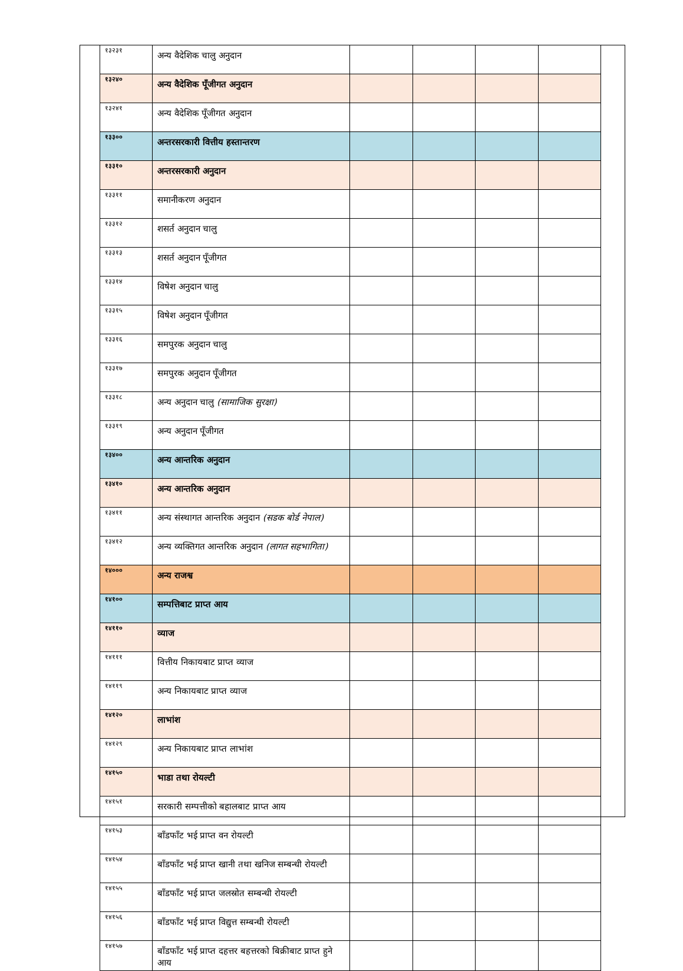| १३२३१ | अन्य वैदेशिक चालु अनुदान | | | | |
| १३२४० | अन्य वैदेशिक पूँजीगत अनुदान | | | | |
| १३२४१ | अन्य वैदेशिक पूँजीगत अनुदान | | | | |
| १३३०० | अन्तरसरकारी वित्तीय हस्तान्तरण | | | | |
| १३३१० | अन्तरसरकारी अनुदान | | | | |
| १३३११ | समानीकरण अनुदान | | | | |
| १३३१२ | शसर्त अनुदान चालु | | | | |
| १३३१३ | शसर्त अनुदान पूँजीगत | | | | |
| १३३१४ | विषेश अनुदान चालु | | | | |
| १३३१५ | विषेश अनुदान पूँजीगत | | | | |
| १३३१६ | समपुरक अनुदान चालु | | | | |
| १३३१७ | समपुरक अनुदान पूँजीगत | | | | |
| १३३१८ | अन्य अनुदान चालु (सामाजिक सुरक्षा) | | | | |
| १३३१९ | अन्य अनुदान पूँजीगत | | | | |
| १३४०० | अन्य आन्तरिक अनुदान | | | | |
| १३४१० | अन्य आन्तरिक अनुदान | | | | |
| १३४११ | अन्य संस्थागत आन्तरिक अनुदान (सडक बोर्ड नेपाल) | | | | |
| १३४१२ | अन्य व्यक्तिगत आन्तरिक अनुदान (लागत सहभागिता) | | | | |
| १४००० | अन्य राजश्व | | | | |
| १४१०० | सम्पत्तिबाट प्राप्त आय | | | | |
| १४११० | व्याज | | | | |
| १४१११ | वित्तीय निकायबाट प्राप्त व्याज | | | | |
| १४११९ | अन्य निकायबाट प्राप्त व्याज | | | | |
| १४१२० | लाभांश | | | | |
| १४१२९ | अन्य निकायबाट प्राप्त लाभांश | | | | |
| १४१५० | भाडा तथा रोयल्टी | | | | |
| १४१५१ | सरकारी सम्पत्तीको बहालबाट प्राप्त आय | | | | |
| १४१५३ | बाँडफाँट भई प्राप्त वन रोयल्टी | | | | |
| १४१५४ | बाँडफाँट भई प्राप्त खानी तथा खनिज सम्बन्धी रोयल्टी | | | | |
| १४१५५ | बाँडफाँट भई प्राप्त जलस्रोत सम्बन्धी रोयल्टी | | | | |
| १४१५६ | बाँडफाँट भई प्राप्त विद्युत्त सम्बन्धी रोयल्टी | | | | |
| १४१५७ | बाँडफाँट भई प्राप्त दहत्तर बहत्तरको बिक्रीबाट प्राप्त हुने आय | | | | |